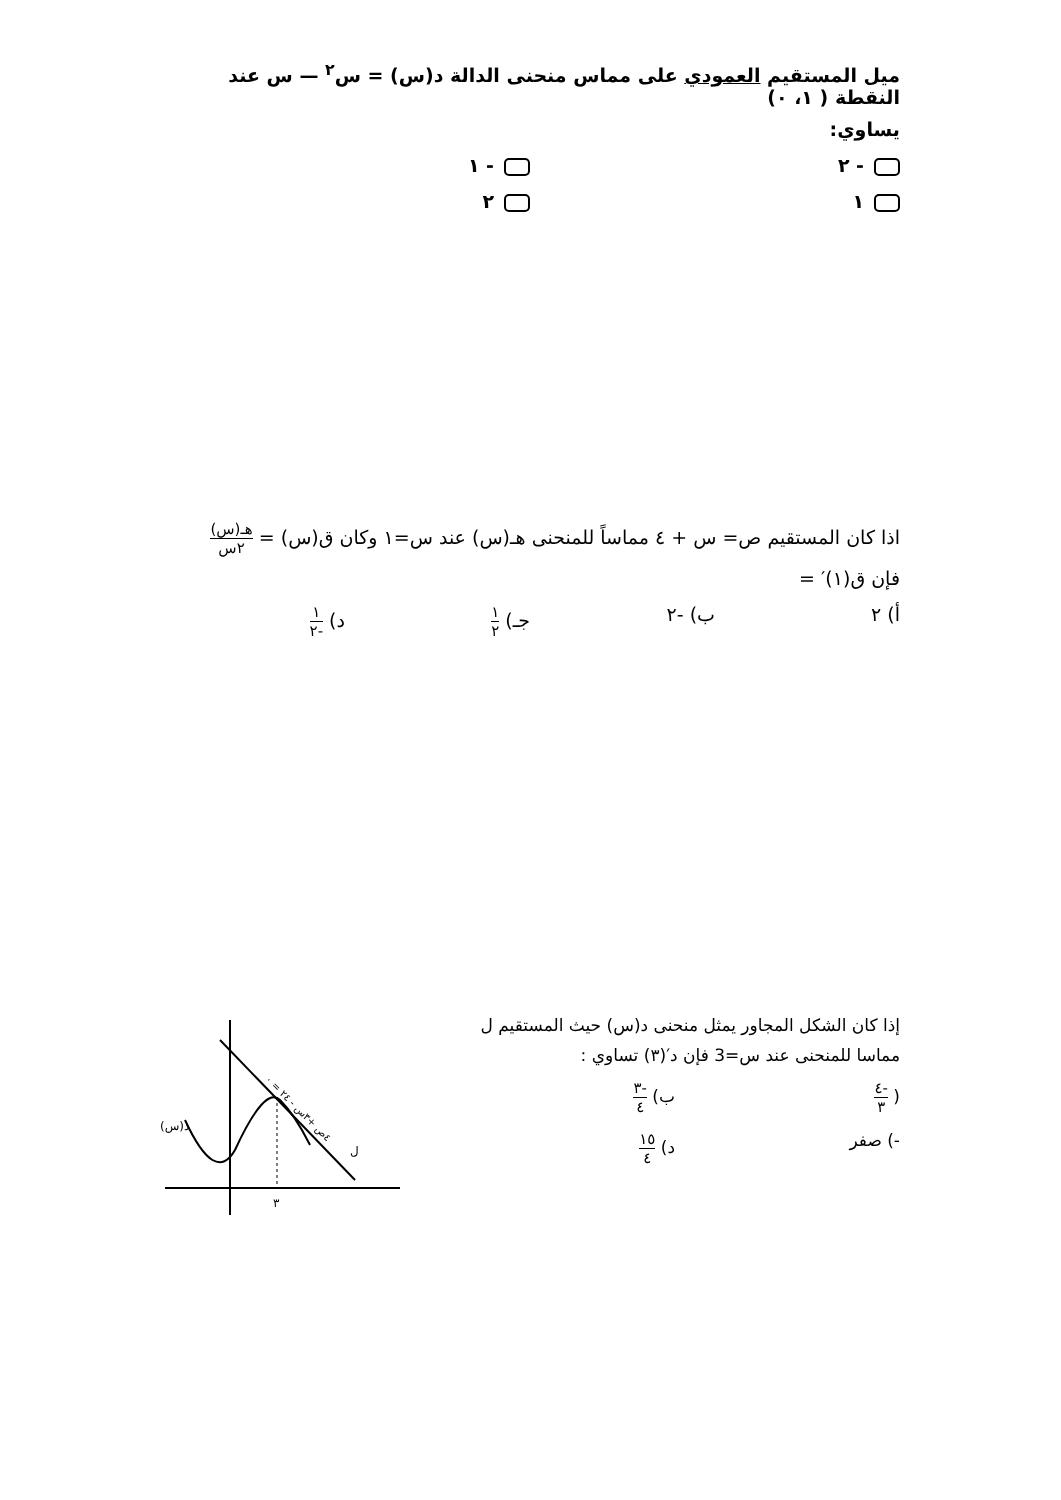ميل المستقيم العمودي على مماس منحنى الدالة د(س) = س<sup>٢</sup> — س عند النقطة ( ١، ٠)
يساوي:
- ٢ - ١
١ ٢
اذا كان المستقيم ص= س + ٤ مماساً للمنحنى هـ(س) عند س=١ وكان ق(س) = هـ(س) ٢س
فإن ق(١)′ =
أ) ٢ ب) -٢ جـ) ١ ٢ د) ١ -٢
إذا كان الشكل المجاور يمثل منحنى د(س) حيث المستقيم ل
مماسا للمنحنى عند س=3 فإن د′(٣) تساوي :
( -٤ ٣ ب) -٣ ٤
-) صفر د) ١٥ ٤
٣
د(س)
ل
٤ص +٣س - ٢٤ = ٠